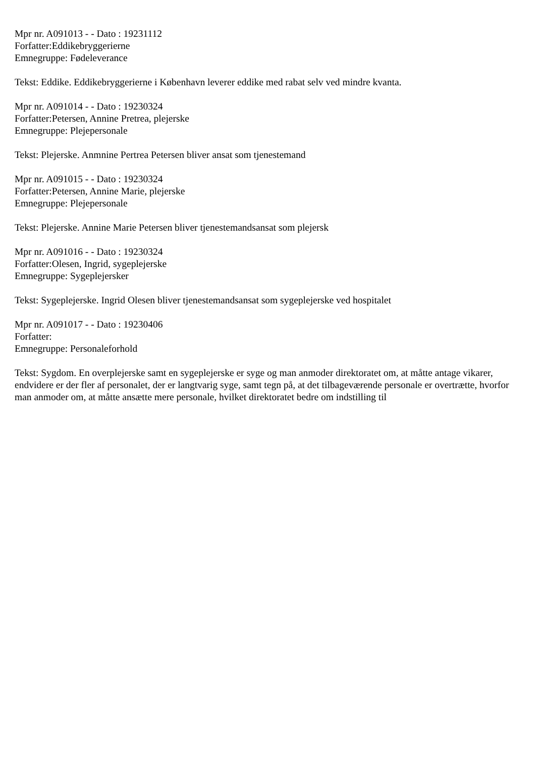Mpr nr. A091013 - - Dato : 19231112
Forfatter:Eddikebryggerierne
Emnegruppe: Fødeleverance
Tekst: Eddike. Eddikebryggerierne i København leverer eddike med rabat selv ved mindre kvanta.
Mpr nr. A091014 - - Dato : 19230324
Forfatter:Petersen, Annine Pretrea, plejerske
Emnegruppe: Plejepersonale
Tekst: Plejerske. Anmnine Pertrea Petersen bliver ansat som tjenestemand
Mpr nr. A091015 - - Dato : 19230324
Forfatter:Petersen, Annine Marie, plejerske
Emnegruppe: Plejepersonale
Tekst: Plejerske. Annine Marie Petersen bliver tjenestemandsansat som plejersk
Mpr nr. A091016 - - Dato : 19230324
Forfatter:Olesen, Ingrid, sygeplejerske
Emnegruppe: Sygeplejersker
Tekst: Sygeplejerske. Ingrid Olesen bliver tjenestemandsansat som sygeplejerske ved hospitalet
Mpr nr. A091017 - - Dato : 19230406
Forfatter:
Emnegruppe: Personaleforhold
Tekst: Sygdom. En overplejerske samt en sygeplejerske er syge og man anmoder direktoratet om, at måtte antage vikarer, endvidere er der fler af personalet, der er langtvarig syge, samt tegn på, at det tilbageværende personale er overtrætte, hvorfor man anmoder om, at måtte ansætte mere personale, hvilket direktoratet bedre om indstilling til